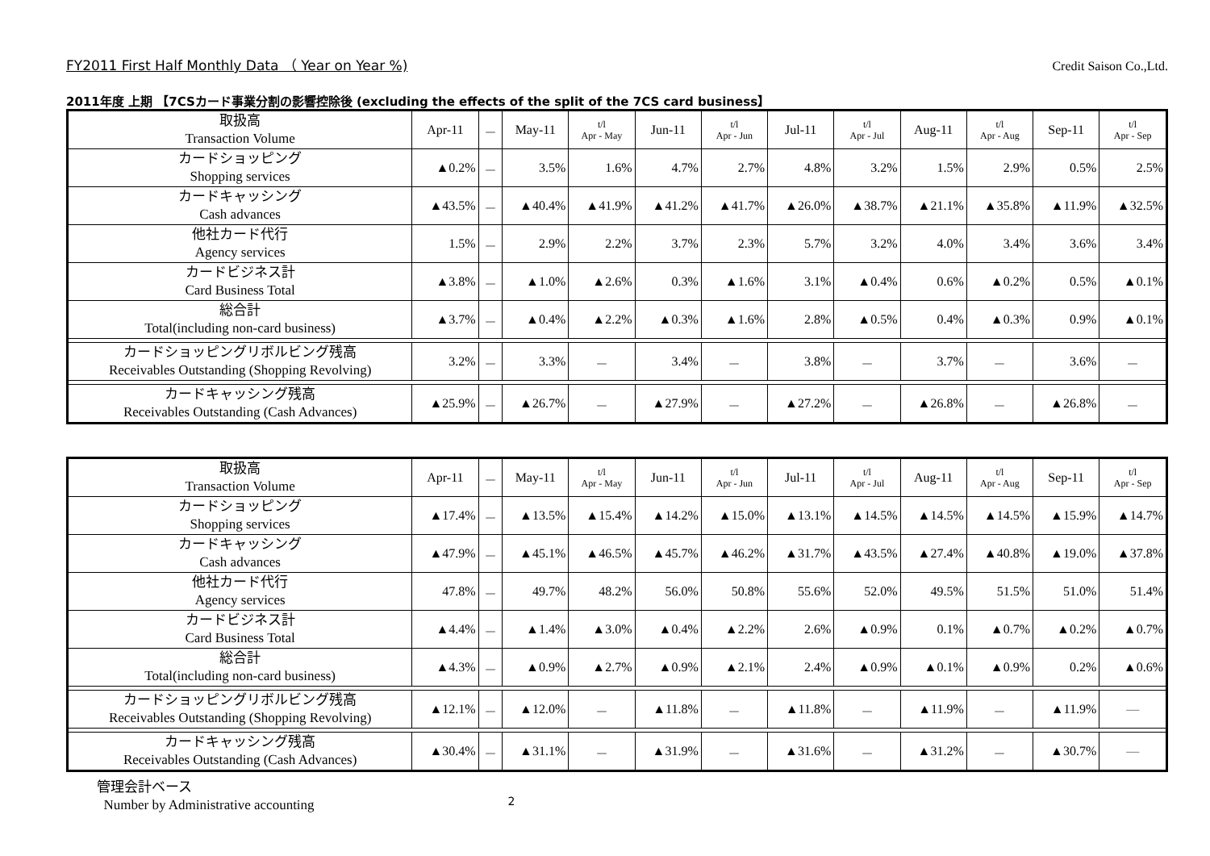FY2011 First Half Monthly Data （ Year on Year %) Credit Saison Co.,Ltd.
2011年度 上期 【7CSカード事業分割の影響控除後 (excluding the effects of the split of the 7CS card business】
| 取扱高 Transaction Volume | Apr-11 | － | May-11 | t/l Apr - May | Jun-11 | t/l Apr - Jun | Jul-11 | t/l Apr - Jul | Aug-11 | t/l Apr - Aug | Sep-11 | t/l Apr - Sep |
| カードショッピング Shopping services | ▲0.2% | － | 3.5% | 1.6% | 4.7% | 2.7% | 4.8% | 3.2% | 1.5% | 2.9% | 0.5% | 2.5% |
| カードキャッシング Cash advances | ▲43.5% | － | ▲40.4% | ▲41.9% | ▲41.2% | ▲41.7% | ▲26.0% | ▲38.7% | ▲21.1% | ▲35.8% | ▲11.9% | ▲32.5% |
| 他社カード代行 Agency services | 1.5% | － | 2.9% | 2.2% | 3.7% | 2.3% | 5.7% | 3.2% | 4.0% | 3.4% | 3.6% | 3.4% |
| カードビジネス計 Card Business Total | ▲3.8% | － | ▲1.0% | ▲2.6% | 0.3% | ▲1.6% | 3.1% | ▲0.4% | 0.6% | ▲0.2% | 0.5% | ▲0.1% |
| 総合計 Total(including non-card business) | ▲3.7% | － | ▲0.4% | ▲2.2% | ▲0.3% | ▲1.6% | 2.8% | ▲0.5% | 0.4% | ▲0.3% | 0.9% | ▲0.1% |
| カードショッピングリボルビング残高 Receivables Outstanding (Shopping Revolving) | 3.2% | － | 3.3% | － | 3.4% | － | 3.8% | － | 3.7% | － | 3.6% | － |
| カードキャッシング残高 Receivables Outstanding (Cash Advances) | ▲25.9% | － | ▲26.7% | － | ▲27.9% | － | ▲27.2% | － | ▲26.8% | － | ▲26.8% | － |
| 取扱高 Transaction Volume | Apr-11 | － | May-11 | t/l Apr - May | Jun-11 | t/l Apr - Jun | Jul-11 | t/l Apr - Jul | Aug-11 | t/l Apr - Aug | Sep-11 | t/l Apr - Sep |
| カードショッピング Shopping services | ▲17.4% | － | ▲13.5% | ▲15.4% | ▲14.2% | ▲15.0% | ▲13.1% | ▲14.5% | ▲14.5% | ▲14.5% | ▲15.9% | ▲14.7% |
| カードキャッシング Cash advances | ▲47.9% | － | ▲45.1% | ▲46.5% | ▲45.7% | ▲46.2% | ▲31.7% | ▲43.5% | ▲27.4% | ▲40.8% | ▲19.0% | ▲37.8% |
| 他社カード代行 Agency services | 47.8% | － | 49.7% | 48.2% | 56.0% | 50.8% | 55.6% | 52.0% | 49.5% | 51.5% | 51.0% | 51.4% |
| カードビジネス計 Card Business Total | ▲4.4% | － | ▲1.4% | ▲3.0% | ▲0.4% | ▲2.2% | 2.6% | ▲0.9% | 0.1% | ▲0.7% | ▲0.2% | ▲0.7% |
| 総合計 Total(including non-card business) | ▲4.3% | － | ▲0.9% | ▲2.7% | ▲0.9% | ▲2.1% | 2.4% | ▲0.9% | ▲0.1% | ▲0.9% | 0.2% | ▲0.6% |
| カードショッピングリボルビング残高 Receivables Outstanding (Shopping Revolving) | ▲12.1% | － | ▲12.0% | － | ▲11.8% | － | ▲11.8% | － | ▲11.9% | － | ▲11.9% | ― |
| カードキャッシング残高 Receivables Outstanding (Cash Advances) | ▲30.4% | － | ▲31.1% | － | ▲31.9% | － | ▲31.6% | － | ▲31.2% | － | ▲30.7% | ― |
管理会計ベース
Number by Administrative accounting
2